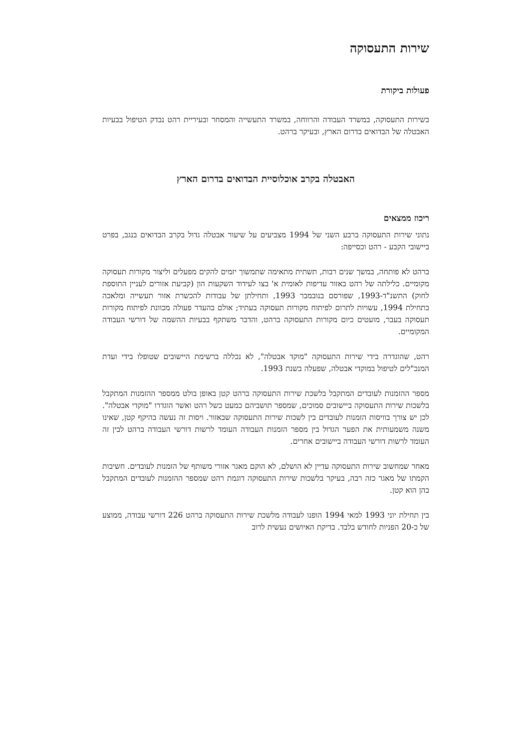שירות התעסוקה
פעולות ביקורת
בשירות התעסוקה, במשרד העבודה והרווחה, במשרד התעשייה והמסחר ובעיריית רהט נבדק הטיפול בבעיות האבטלה של הבדואים בדרום הארץ, ובעיקר ברהט.
האבטלה בקרב אוכלוסיית הבדואים בדרום הארץ
ריכוז ממצאים
נתוני שירות התעסוקה ברבע השני של 1994 מצביעים על שיעור אבטלה גדול בקרב הבדואים בנגב, בפרט ביישובי הקבע - רהט וכסייפה:
ברהט לא פותחה, במשך שנים רבות, תשתית מתאימה שתמשוך יזמים להקים מפעלים וליצור מקורות תעסוקה מקומיים. כלילתה של רהט באזור עדיפות לאומית א' בצו לעידוד השקעות הון (קביעת אזורים לעניין התוספת לחוק) התשנ"ד-1993, שפורסם בנובמבר 1993, ותחילתן של עבודות להכשרת אזור תעשייה ומלאכה בתחילת 1994, עשויות לתרום לפיתוח מקורות תעסוקה בעתיד; אולם בהעדר פעולה מכוונת לפיתוח מקורות תעסוקה בעבר, מועטים כיום מקורות התעסוקה ברהט, והדבר משתקף בבעיות ההשמה של דורשי העבודה המקומיים.
רהט, שהוגדרה בידי שירות התעסוקה "מוקד אבטלה", לא נכללה ברשימת היישובים שטופלו בידי ועדת המנכ"לים לטיפול במוקדי אבטלה, שפעלה בשנת 1993.
מספר ההזמנות לעובדים המתקבל בלשכת שירות התעסוקה ברהט קטן באופן בולט ממספר ההזמנות המתקבל בלשכות שירות התעסוקה ביישובים סמוכים, שמספר תושביהם כמעט כשל רהט ואשר הוגדרו "מוקדי אבטלה". לכן יש צורך בוויסות הזמנות לעובדים בין לשכות שירות התעסוקה שבאזור. ויסות זה נעשה בהיקף קטן, שאינו משנה משמעותית את הפער הגדול בין מספר הזמנות העבודה העומד לרשות דורשי העבודה ברהט לבין זה העומד לרשות דורשי העבודה ביישובים אחרים.
מאחר שמחשוב שירות התעסוקה עדיין לא הושלם, לא הוקם מאגר אזורי משותף של הזמנות לעובדים. חשיבות הקמתו של מאגר כזה רבה, בעיקר בלשכות שירות התעסוקה דוגמת רהט שמספר ההזמנות לעובדים המתקבל בהן הוא קטן.
בין תחילת יוני 1993 למאי 1994 הופנו לעבודה מלשכת שירות התעסוקה ברהט 226 דורשי עבודה, ממוצע של כ-20 הפניות לחודש בלבד. בדיקת האיושים נעשית לרוב